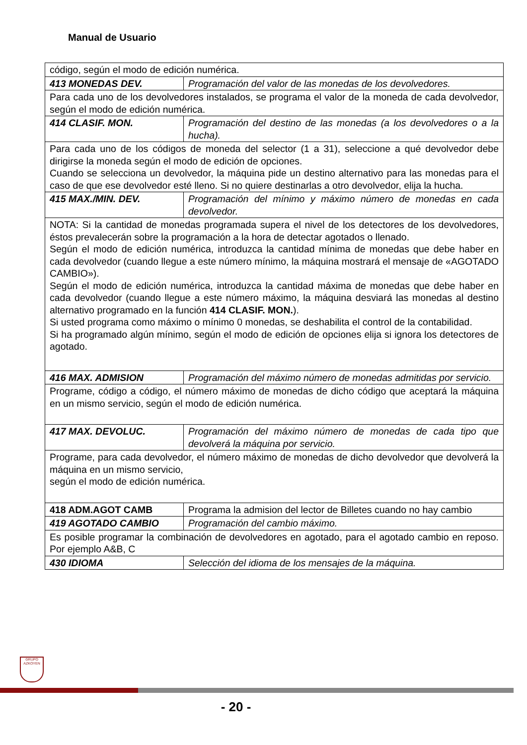Manual de Usuario
| código, según el modo de edición numérica. | |
| 413 MONEDAS DEV. | Programación del valor de las monedas de los devolvedores. |
| Para cada uno de los devolvedores instalados, se programa el valor de la moneda de cada devolvedor, según el modo de edición numérica. | |
| 414 CLASIF. MON. | Programación del destino de las monedas (a los devolvedores o a la hucha). |
| Para cada uno de los códigos de moneda del selector (1 a 31), seleccione a qué devolvedor debe dirigirse la moneda según el modo de edición de opciones. Cuando se selecciona un devolvedor, la máquina pide un destino alternativo para las monedas para el caso de que ese devolvedor esté lleno. Si no quiere destinarlas a otro devolvedor, elija la hucha. | |
| 415 MAX./MIN. DEV. | Programación del mínimo y máximo número de monedas en cada devolvedor. |
| NOTA: Si la cantidad de monedas programada supera el nivel de los detectores de los devolvedores, éstos prevalecerán sobre la programación a la hora de detectar agotados o llenado. Según el modo de edición numérica, introduzca la cantidad mínima de monedas que debe haber en cada devolvedor (cuando llegue a este número mínimo, la máquina mostrará el mensaje de «AGOTADO CAMBIO»). Según el modo de edición numérica, introduzca la cantidad máxima de monedas que debe haber en cada devolvedor (cuando llegue a este número máximo, la máquina desviará las monedas al destino alternativo programado en la función 414 CLASIF. MON. ). Si usted programa como máximo o mínimo 0 monedas, se deshabilita el control de la contabilidad. Si ha programado algún mínimo, según el modo de edición de opciones elija si ignora los detectores de agotado. | |
| 416 MAX. ADMISION | Programación del máximo número de monedas admitidas por servicio. |
| Programe, código a código, el número máximo de monedas de dicho código que aceptará la máquina en un mismo servicio, según el modo de edición numérica. | |
| 417 MAX. DEVOLUC. | Programación del máximo número de monedas de cada tipo que devolverá la máquina por servicio. |
| Programe, para cada devolvedor, el número máximo de monedas de dicho devolvedor que devolverá la máquina en un mismo servicio, según el modo de edición numérica. | |
| 418 ADM.AGOT CAMB | Programa la admision del lector de Billetes cuando no hay cambio |
| 419 AGOTADO CAMBIO | Programación del cambio máximo. |
| Es posible programar la combinación de devolvedores en agotado, para el agotado cambio en reposo. Por ejemplo A&B, C | |
| 430 IDIOMA | Selección del idioma de los mensajes de la máquina. |
GRUPO
AZKOYEN
- 20 -